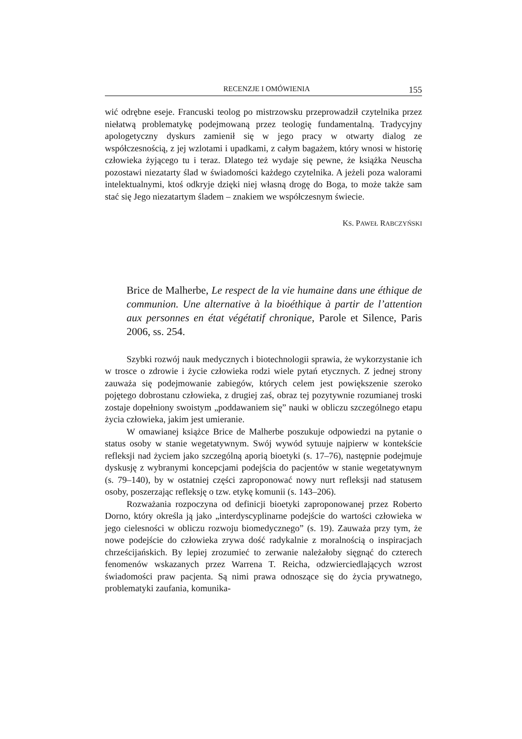RECENZJE I OMÓWIENIA 155
wić odrębne eseje. Francuski teolog po mistrzowsku przeprowadził czytelnika przez niełatwą problematykę podejmowaną przez teologię fundamentalną. Tradycyjny apologetyczny dyskurs zamienił się w jego pracy w otwarty dialog ze współczesnością, z jej wzlotami i upadkami, z całym bagażem, który wnosi w historię człowieka żyjącego tu i teraz. Dlatego też wydaje się pewne, że książka Neuscha pozostawi niezatarty ślad w świadomości każdego czytelnika. A jeżeli poza walorami intelektualnymi, ktoś odkryje dzięki niej własną drogę do Boga, to może także sam stać się Jego niezatartym śladem – znakiem we współczesnym świecie.
KS. PAWEŁ RABCZYŃSKI
Brice de Malherbe, Le respect de la vie humaine dans une éthique de communion. Une alternative à la bioéthique à partir de l’attention aux personnes en état végétatif chronique, Parole et Silence, Paris 2006, ss. 254.
Szybki rozwój nauk medycznych i biotechnologii sprawia, że wykorzystanie ich w trosce o zdrowie i życie człowieka rodzi wiele pytań etycznych. Z jednej strony zauważa się podejmowanie zabiegów, których celem jest powiększenie szeroko pojętego dobrostanu człowieka, z drugiej zaś, obraz tej pozytywnie rozumianej troski zostaje dopełniony swoistym „poddawaniem się” nauki w obliczu szczególnego etapu życia człowieka, jakim jest umieranie.
W omawianej książce Brice de Malherbe poszukuje odpowiedzi na pytanie o status osoby w stanie wegetatywnym. Swój wywód sytuuje najpierw w kontekście refleksji nad życiem jako szczególną aporią bioetyki (s. 17–76), następnie podejmuje dyskusję z wybranymi koncepcjami podejścia do pacjentów w stanie wegetatywnym (s. 79–140), by w ostatniej części zaproponować nowy nurt refleksji nad statusem osoby, poszerzając refleksję o tzw. etykę komunii (s. 143–206).
Rozważania rozpoczyna od definicji bioetyki zaproponowanej przez Roberto Dorno, który określa ją jako „interdyscyplinarne podejście do wartości człowieka w jego cielesności w obliczu rozwoju biomedycznego” (s. 19). Zauważa przy tym, że nowe podejście do człowieka zrywa dość radykalnie z moralnością o inspiracjach chrześcijańskich. By lepiej zrozumieć to zerwanie należałoby sięgnąć do czterech fenomenów wskazanych przez Warrena T. Reicha, odzwierciedlających wzrost świadomości praw pacjenta. Są nimi prawa odnoszące się do życia prywatnego, problematyki zaufania, komunika-